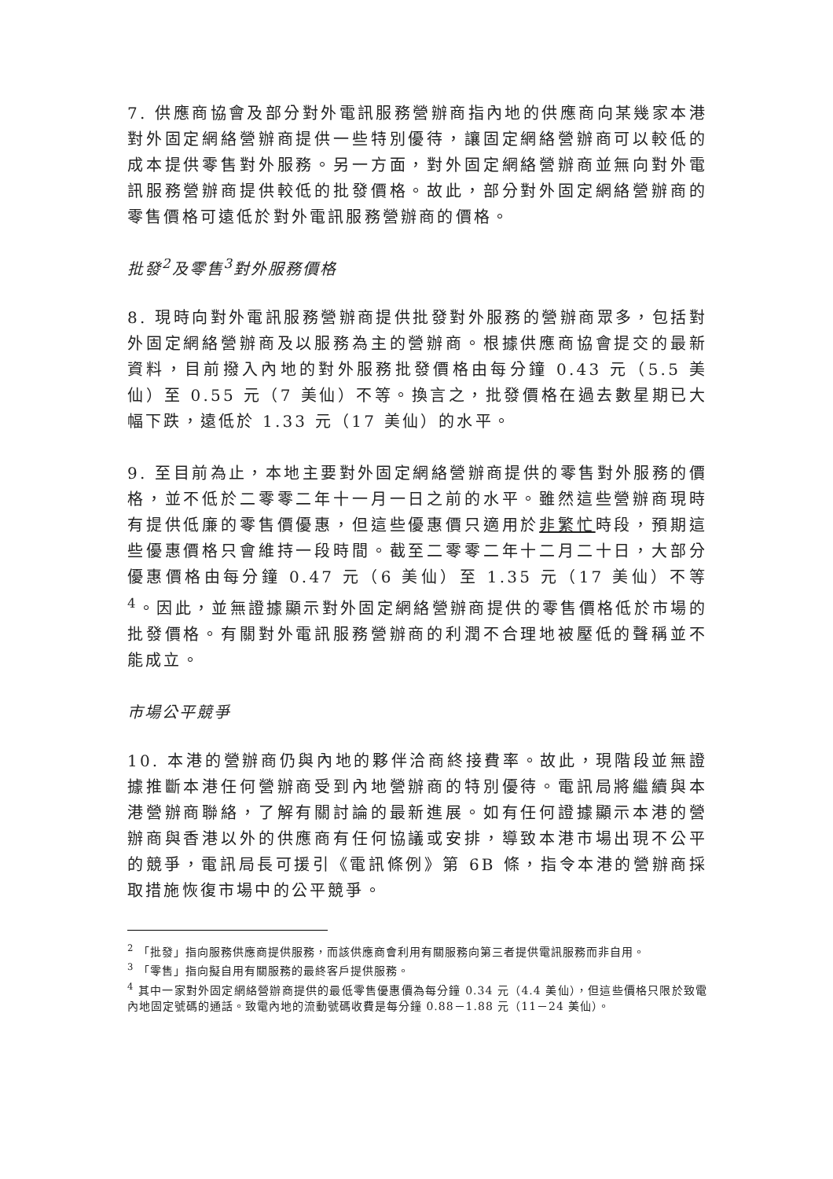7. 供應商協會及部分對外電訊服務營辦商指內地的供應商向某幾家本港對外固定網絡營辦商提供一些特別優待，讓固定網絡營辦商可以較低的成本提供零售對外服務。另一方面，對外固定網絡營辦商並無向對外電訊服務營辦商提供較低的批發價格。故此，部分對外固定網絡營辦商的零售價格可遠低於對外電訊服務營辦商的價格。
批發<sup>2</sup>及零售<sup>3</sup>對外服務價格
8. 現時向對外電訊服務營辦商提供批發對外服務的營辦商眾多，包括對外固定網絡營辦商及以服務為主的營辦商。根據供應商協會提交的最新資料，目前撥入內地的對外服務批發價格由每分鐘 0.43 元（5.5 美仙）至 0.55 元（7 美仙）不等。換言之，批發價格在過去數星期已大幅下跌，遠低於 1.33 元（17 美仙）的水平。
9. 至目前為止，本地主要對外固定網絡營辦商提供的零售對外服務的價格，並不低於二零零二年十一月一日之前的水平。雖然這些營辦商現時有提供低廉的零售價優惠，但這些優惠價只適用於非繁忙時段，預期這些優惠價格只會維持一段時間。截至二零零二年十二月二十日，大部分優惠價格由每分鐘 0.47 元（6 美仙）至 1.35 元（17 美仙）不等<sup>4</sup>。因此，並無證據顯示對外固定網絡營辦商提供的零售價格低於市場的批發價格。有關對外電訊服務營辦商的利潤不合理地被壓低的聲稱並不能成立。
市場公平競爭
10. 本港的營辦商仍與內地的夥伴洽商終接費率。故此，現階段並無證據推斷本港任何營辦商受到內地營辦商的特別優待。電訊局將繼續與本港營辦商聯絡，了解有關討論的最新進展。如有任何證據顯示本港的營辦商與香港以外的供應商有任何協議或安排，導致本港市場出現不公平的競爭，電訊局長可援引《電訊條例》第 6B 條，指令本港的營辦商採取措施恢復市場中的公平競爭。
<sup>2</sup> 「批發」指向服務供應商提供服務，而該供應商會利用有關服務向第三者提供電訊服務而非自用。
<sup>3</sup> 「零售」指向擬自用有關服務的最終客戶提供服務。
<sup>4</sup> 其中一家對外固定網絡營辦商提供的最低零售優惠價為每分鐘 0.34 元（4.4 美仙），但這些價格只限於致電內地固定號碼的通話。致電內地的流動號碼收費是每分鐘 0.88－1.88 元（11－24 美仙）。